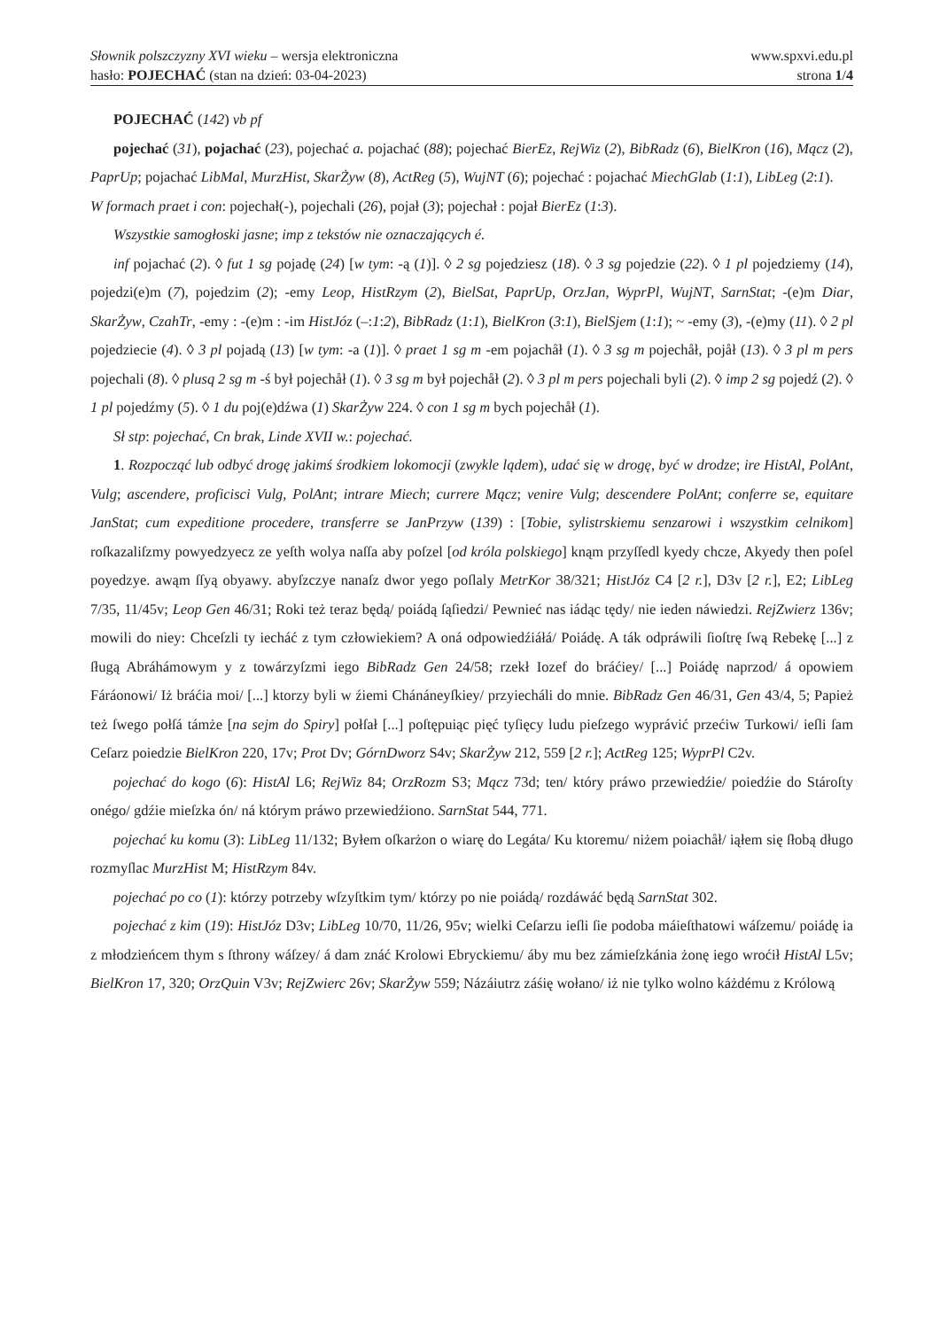Słownik polszczyzny XVI wieku – wersja elektroniczna www.spxvi.edu.pl
hasło: POJECHAĆ (stan na dzień: 03-04-2023) strona 1/4
POJECHAĆ (142) vb pf
pojechać (31), pojachać (23), pojechać a. pojachać (88); pojechać BierEz, RejWiz (2), BibRadz (6), BielKron (16), Mącz (2), PaprUp; pojachać LibMal, MurzHist, SkarŻyw (8), ActReg (5), WujNT (6); pojechać : pojachać MiechGlab (1:1), LibLeg (2:1).
W formach praet i con: pojechał(-), pojechali (26), pojał (3); pojechał : pojał BierEz (1:3).
Wszystkie samogłoski jasne; imp z tekstów nie oznaczających é.
inf pojachać (2). ◊ fut 1 sg pojadę (24) [w tym: -ą (1)]. ◊ 2 sg pojedziesz (18). ◊ 3 sg pojedzie (22). ◊ 1 pl pojedziemy (14), pojedzi(e)m (7), pojedzim (2); -emy Leop, HistRzym (2), BielSat, PaprUp, OrzJan, WyprPl, WujNT, SarnStat; -(e)m Diar, SkarŻyw, CzahTr, -emy : -(e)m : -im HistJóz (–:1:2), BibRadz (1:1), BielKron (3:1), BielSjem (1:1); ~ -emy (3), -(e)my (11). ◊ 2 pl pojedziecie (4). ◊ 3 pl pojadą (13) [w tym: -a (1)]. ◊ praet 1 sg m -em pojachåł (1). ◊ 3 sg m pojechåł, pojåł (13). ◊ 3 pl m pers pojechali (8). ◊ plusq 2 sg m -ś był pojechåł (1). ◊ 3 sg m był pojechåł (2). ◊ 3 pl m pers pojechali byli (2). ◊ imp 2 sg pojedź (2). ◊ 1 pl pojedźmy (5). ◊ 1 du poj(e)dźwa (1) SkarŻyw 224. ◊ con 1 sg m bych pojechåł (1).
Sł stp: pojechać, Cn brak, Linde XVII w.: pojechać.
1. Rozpocząć lub odbyć drogę jakimś środkiem lokomocji (zwykle lądem), udać się w drogę, być w drodze; ire HistAl, PolAnt, Vulg; ascendere, proficisci Vulg, PolAnt; intrare Miech; currere Mącz; venire Vulg; descendere PolAnt; conferre se, equitare JanStat; cum expeditione procedere, transferre se JanPrzyw (139) : [Tobie, sylistrskiemu senzarowi i wszystkim celnikom] roſkazaliſzmy powyedzyecz ze yeſth wolya naſſa aby poſzel [od króla polskiego] knąm przyſſedl kyedy chcze, Akyedy then poſel poyedzye. awąm ſſyą obyawy. abyſzczye nanaſz dwor yego poſlaly MetrKor 38/321; HistJóz C4 [2 r.], D3v [2 r.], E2; LibLeg 7/35, 11/45v; Leop Gen 46/31; Roki też teraz będą/ poiádą ſąſiedzi/ Pewnieć nas iádąc tędy/ nie ieden náwiedzi. RejZwierz 136v; mowili do niey: Chceſzli ty iecháć z tym człowiekiem? A oná odpowiedźiáłá/ Poiádę. A ták odpráwili ſioſtrę ſwą Rebekę [...] z ſługą Abráhámowym y z towárzyſzmi iego BibRadz Gen 24/58; rzekł Iozef do bráćiey/ [...] Poiádę naprzod/ á opowiem Fáráonowi/ Iż bráćia moi/ [...] ktorzy byli w źiemi Chánáneyſkiey/ przyiecháli do mnie. BibRadz Gen 46/31, Gen 43/4, 5; Papież też ſwego połſá támże [na sejm do Spiry] połſał [...] poſtępuiąc pięć tyſięcy ludu pieſzego wyprávić przećiw Turkowi/ ieſli ſam Ceſarz poiedzie BielKron 220, 17v; Prot Dv; GórnDworz S4v; SkarŻyw 212, 559 [2 r.]; ActReg 125; WyprPl C2v.
pojechać do kogo (6): HistAl L6; RejWiz 84; OrzRozm S3; Mącz 73d; ten/ który práwo przewiedźie/ poiedźie do Stároſty onégo/ gdźie mieſzka ón/ ná którym práwo przewiedźiono. SarnStat 544, 771.
pojechać ku komu (3): LibLeg 11/132; Byłem oſkarżon o wiarę do Legáta/ Ku ktoremu/ niżem poiachåł/ iąłem się ſłobą długo rozmyſlac MurzHist M; HistRzym 84v.
pojechać po co (1): którzy potrzeby wſzyſtkim tym/ którzy po nie poiádą/ rozdáwáć będą SarnStat 302.
pojechać z kim (19): HistJóz D3v; LibLeg 10/70, 11/26, 95v; wielki Ceſarzu ieſli ſie podoba máieſthatowi wáſzemu/ poiádę ia z młodzieńcem thym s ſthrony wáſzey/ á dam znáć Krolowi Ebryckiemu/ áby mu bez zámieſzkánia żonę iego wroćił HistAl L5v; BielKron 17, 320; OrzQuin V3v; RejZwierc 26v; SkarŻyw 559; Názáiutrz záśię wołano/ iż nie tylko wolno káżdému z Królową